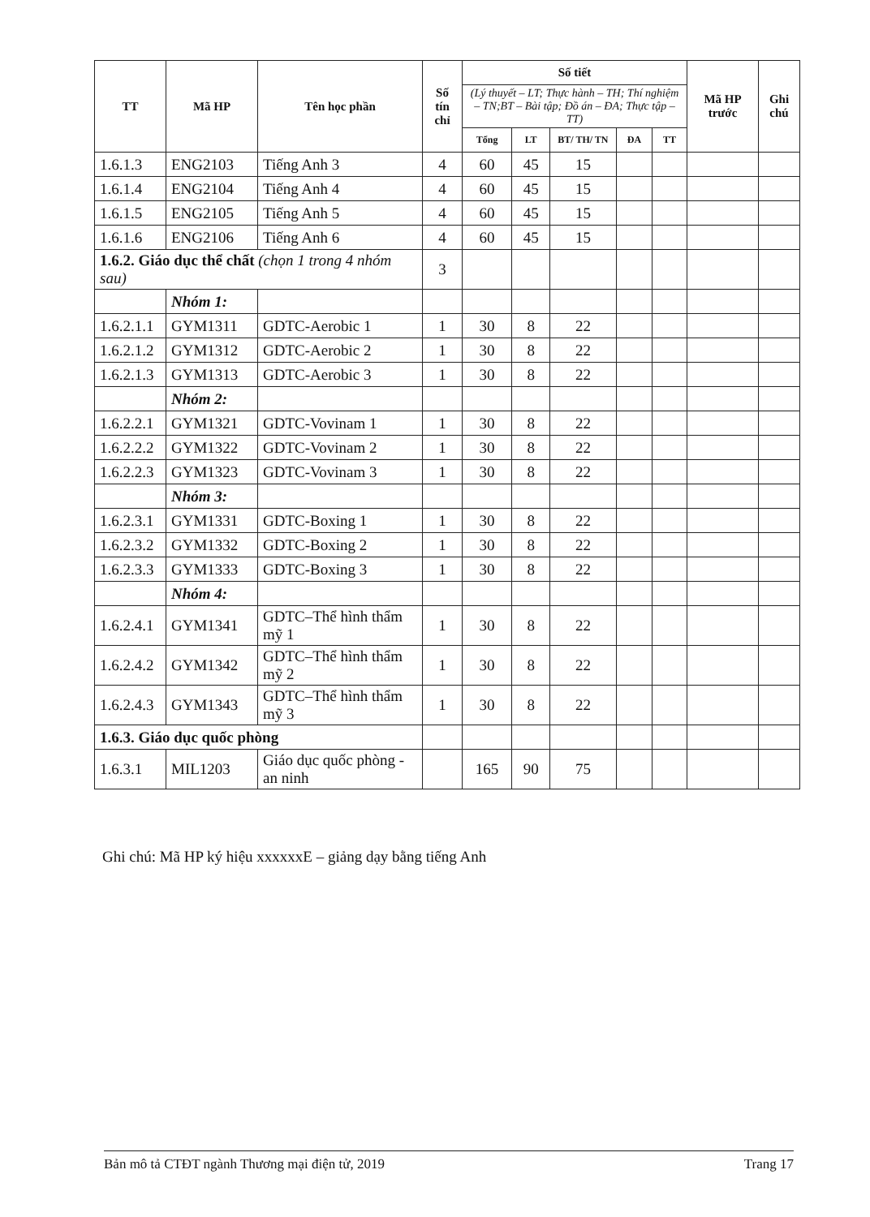| TT | Mã HP | Tên học phần | Số tín chỉ | Số tiết | | | | | Mã HP trước | Ghi chú |
| --- | --- | --- | --- | --- | --- | --- | --- | --- | --- | --- |
| | | | | (Lý thuyết – LT; Thực hành – TH; Thí nghiệm – TN;BT – Bài tập; Đồ án – ĐA; Thực tập – TT) | | | | | | |
| | | | | Tổng | LT | BT/ TH/ TN | ĐA | TT | | |
| 1.6.1.3 | ENG2103 | Tiếng Anh 3 | 4 | 60 | 45 | 15 | | | | |
| 1.6.1.4 | ENG2104 | Tiếng Anh 4 | 4 | 60 | 45 | 15 | | | | |
| 1.6.1.5 | ENG2105 | Tiếng Anh 5 | 4 | 60 | 45 | 15 | | | | |
| 1.6.1.6 | ENG2106 | Tiếng Anh 6 | 4 | 60 | 45 | 15 | | | | |
| 1.6.2. Giáo dục thể chất (chọn 1 trong 4 nhóm sau) | | | 3 | | | | | | | |
| | Nhóm 1: | | | | | | | | | |
| 1.6.2.1.1 | GYM1311 | GDTC-Aerobic 1 | 1 | 30 | 8 | 22 | | | | |
| 1.6.2.1.2 | GYM1312 | GDTC-Aerobic 2 | 1 | 30 | 8 | 22 | | | | |
| 1.6.2.1.3 | GYM1313 | GDTC-Aerobic 3 | 1 | 30 | 8 | 22 | | | | |
| | Nhóm 2: | | | | | | | | | |
| 1.6.2.2.1 | GYM1321 | GDTC-Vovinam 1 | 1 | 30 | 8 | 22 | | | | |
| 1.6.2.2.2 | GYM1322 | GDTC-Vovinam 2 | 1 | 30 | 8 | 22 | | | | |
| 1.6.2.2.3 | GYM1323 | GDTC-Vovinam 3 | 1 | 30 | 8 | 22 | | | | |
| | Nhóm 3: | | | | | | | | | |
| 1.6.2.3.1 | GYM1331 | GDTC-Boxing 1 | 1 | 30 | 8 | 22 | | | | |
| 1.6.2.3.2 | GYM1332 | GDTC-Boxing 2 | 1 | 30 | 8 | 22 | | | | |
| 1.6.2.3.3 | GYM1333 | GDTC-Boxing 3 | 1 | 30 | 8 | 22 | | | | |
| | Nhóm 4: | | | | | | | | | |
| 1.6.2.4.1 | GYM1341 | GDTC–Thể hình thẩm mỹ 1 | 1 | 30 | 8 | 22 | | | | |
| 1.6.2.4.2 | GYM1342 | GDTC–Thể hình thẩm mỹ 2 | 1 | 30 | 8 | 22 | | | | |
| 1.6.2.4.3 | GYM1343 | GDTC–Thể hình thẩm mỹ 3 | 1 | 30 | 8 | 22 | | | | |
| 1.6.3. Giáo dục quốc phòng | | | | | | | | | | |
| 1.6.3.1 | MIL1203 | Giáo dục quốc phòng - an ninh | | 165 | 90 | 75 | | | | |
Ghi chú: Mã HP ký hiệu xxxxxxE – giảng dạy bằng tiếng Anh
Bản mô tả CTĐT ngành Thương mại điện tử, 2019 Trang 17